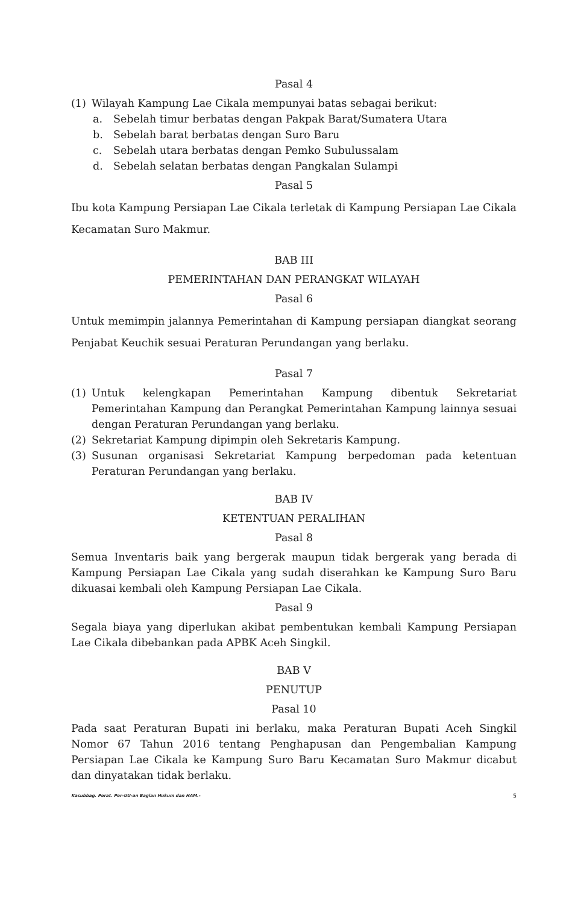Pasal 4
(1) Wilayah Kampung Lae Cikala mempunyai batas sebagai berikut:
a. Sebelah timur berbatas dengan Pakpak Barat/Sumatera Utara
b. Sebelah barat berbatas dengan Suro Baru
c. Sebelah utara berbatas dengan Pemko Subulussalam
d. Sebelah selatan berbatas dengan Pangkalan Sulampi
Pasal 5
Ibu kota Kampung Persiapan Lae Cikala terletak di Kampung Persiapan Lae Cikala Kecamatan Suro Makmur.
BAB III
PEMERINTAHAN DAN PERANGKAT WILAYAH
Pasal 6
Untuk memimpin jalannya Pemerintahan di Kampung persiapan diangkat seorang Penjabat Keuchik sesuai Peraturan Perundangan yang berlaku.
Pasal 7
(1) Untuk kelengkapan Pemerintahan Kampung dibentuk Sekretariat Pemerintahan Kampung dan Perangkat Pemerintahan Kampung lainnya sesuai dengan Peraturan Perundangan yang berlaku.
(2) Sekretariat Kampung dipimpin oleh Sekretaris Kampung.
(3) Susunan organisasi Sekretariat Kampung berpedoman pada ketentuan Peraturan Perundangan yang berlaku.
BAB IV
KETENTUAN PERALIHAN
Pasal 8
Semua Inventaris baik yang bergerak maupun tidak bergerak yang berada di Kampung Persiapan Lae Cikala yang sudah diserahkan ke Kampung Suro Baru dikuasai kembali oleh Kampung Persiapan Lae Cikala.
Pasal 9
Segala biaya yang diperlukan akibat pembentukan kembali Kampung Persiapan Lae Cikala dibebankan pada APBK Aceh Singkil.
BAB V
PENUTUP
Pasal 10
Pada saat Peraturan Bupati ini berlaku, maka Peraturan Bupati Aceh Singkil Nomor 67 Tahun 2016 tentang Penghapusan dan Pengembalian Kampung Persiapan Lae Cikala ke Kampung Suro Baru Kecamatan Suro Makmur dicabut dan dinyatakan tidak berlaku.
Kasubbag. Perat. Per-UU-an Bagian Hukum dan HAM.- 5